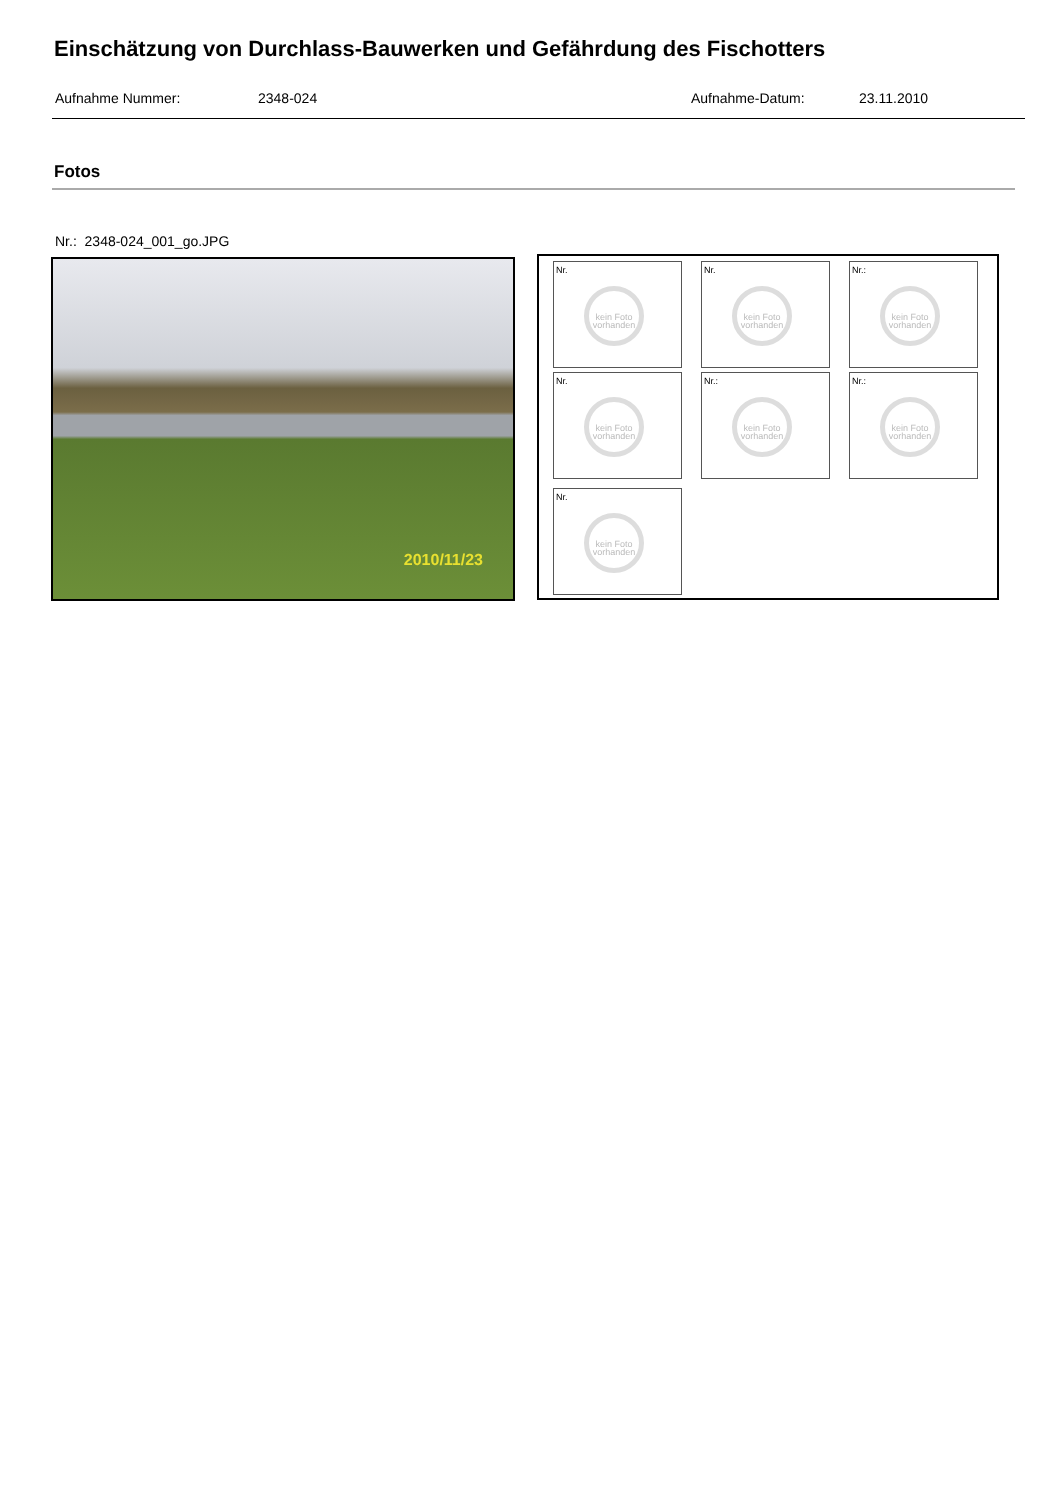Einschätzung von Durchlass-Bauwerken und Gefährdung des Fischotters
Aufnahme Nummer: 2348-024 Aufnahme-Datum: 23.11.2010
Fotos
Nr.: 2348-024_001_go.JPG
2010/11/23
Nr.
kein Foto vorhanden
Nr.
kein Foto vorhanden
Nr.:
kein Foto vorhanden
Nr.
kein Foto vorhanden
Nr.:
kein Foto vorhanden
Nr.:
kein Foto vorhanden
Nr.
kein Foto vorhanden